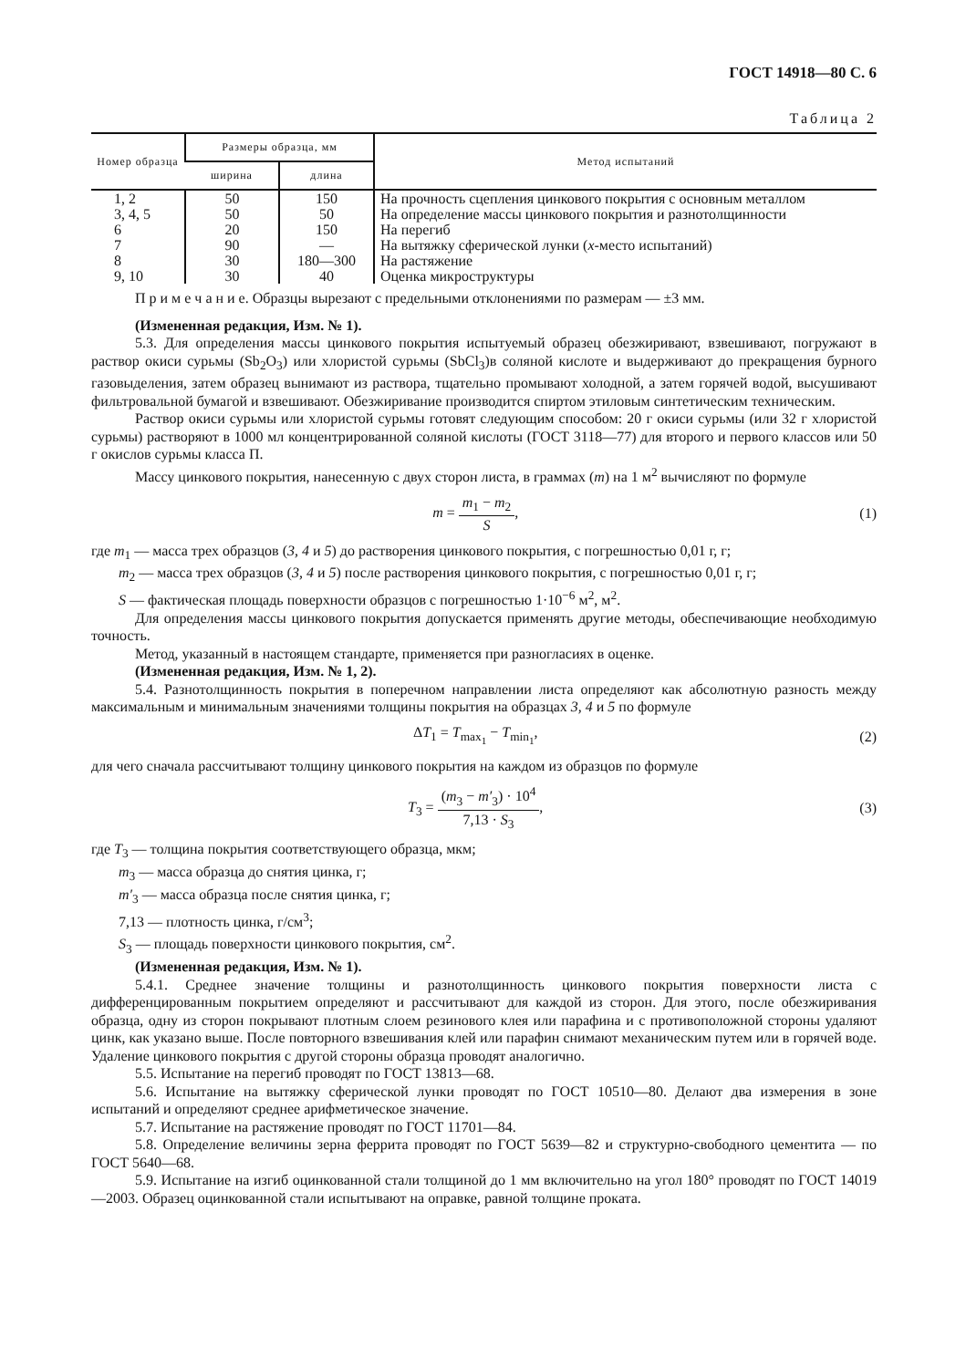ГОСТ 14918—80 С. 6
Таблица 2
| Номер образца | Размеры образца, мм | | Метод испытаний |
| --- | --- | --- | --- |
| | ширина | длина | |
| 1, 2 | 50 | 150 | На прочность сцепления цинкового покрытия с основным металлом |
| 3, 4, 5 | 50 | 50 | На определение массы цинкового покрытия и разнотолщинности |
| 6 | 20 | 150 | На перегиб |
| 7 | 90 | — | На вытяжку сферической лунки ( x -место испытаний) |
| 8 | 30 | 180—300 | На растяжение |
| 9, 10 | 30 | 40 | Оценка микроструктуры |
П р и м е ч а н и е. Образцы вырезают с предельными отклонениями по размерам — ±3 мм.
(Измененная редакция, Изм. № 1).
5.3. Для определения массы цинкового покрытия испытуемый образец обезжиривают, взвешивают, погружают в раствор окиси сурьмы (Sb<sub>2</sub>O<sub>3</sub>) или хлористой сурьмы (SbCl<sub>3</sub>)в соляной кислоте и выдерживают до прекращения бурного газовыделения, затем образец вынимают из раствора, тщательно промывают холодной, а затем горячей водой, высушивают фильтровальной бумагой и взвешивают. Обезжиривание производится спиртом этиловым синтетическим техническим.
Раствор окиси сурьмы или хлористой сурьмы готовят следующим способом: 20 г окиси сурьмы (или 32 г хлористой сурьмы) растворяют в 1000 мл концентрированной соляной кислоты (ГОСТ 3118—77) для второго и первого классов или 50 г окислов сурьмы класса П.
Массу цинкового покрытия, нанесенную с двух сторон листа, в граммах (m) на 1 м<sup>2</sup> вычисляют по формуле
m = m<sub>1</sub> − m<sub>2</sub> S, (1)
где m<sub>1</sub> — масса трех образцов (3, 4 и 5) до растворения цинкового покрытия, с погрешностью 0,01 г, г;
m<sub>2</sub> — масса трех образцов (3, 4 и 5) после растворения цинкового покрытия, с погрешностью 0,01 г, г;
S — фактическая площадь поверхности образцов с погрешностью 1·10<sup>−6</sup> м<sup>2</sup>, м<sup>2</sup>.
Для определения массы цинкового покрытия допускается применять другие методы, обеспечивающие необходимую точность.
Метод, указанный в настоящем стандарте, применяется при разногласиях в оценке.
(Измененная редакция, Изм. № 1, 2).
5.4. Разнотолщинность покрытия в поперечном направлении листа определяют как абсолютную разность между максимальным и минимальным значениями толщины покрытия на образцах 3, 4 и 5 по формуле
ΔT<sub>1</sub> = T<sub>max<sub>1</sub></sub> − T<sub>min<sub>1</sub></sub>, (2)
для чего сначала рассчитывают толщину цинкового покрытия на каждом из образцов по формуле
T<sub>3</sub> = (m<sub>3</sub> − m′<sub>3</sub>) · 10<sup>4</sup> 7,13 · S<sub>3</sub>, (3)
где T<sub>3</sub> — толщина покрытия соответствующего образца, мкм;
m<sub>3</sub> — масса образца до снятия цинка, г;
m′<sub>3</sub> — масса образца после снятия цинка, г;
7,13 — плотность цинка, г/см<sup>3</sup>;
S<sub>3</sub> — площадь поверхности цинкового покрытия, см<sup>2</sup>.
(Измененная редакция, Изм. № 1).
5.4.1. Среднее значение толщины и разнотолщинность цинкового покрытия поверхности листа с дифференцированным покрытием определяют и рассчитывают для каждой из сторон. Для этого, после обезжиривания образца, одну из сторон покрывают плотным слоем резинового клея или парафина и с противоположной стороны удаляют цинк, как указано выше. После повторного взвешивания клей или парафин снимают механическим путем или в горячей воде. Удаление цинкового покрытия с другой стороны образца проводят аналогично.
5.5. Испытание на перегиб проводят по ГОСТ 13813—68.
5.6. Испытание на вытяжку сферической лунки проводят по ГОСТ 10510—80. Делают два измерения в зоне испытаний и определяют среднее арифметическое значение.
5.7. Испытание на растяжение проводят по ГОСТ 11701—84.
5.8. Определение величины зерна феррита проводят по ГОСТ 5639—82 и структурно-свободного цементита — по ГОСТ 5640—68.
5.9. Испытание на изгиб оцинкованной стали толщиной до 1 мм включительно на угол 180° проводят по ГОСТ 14019—2003. Образец оцинкованной стали испытывают на оправке, равной толщине проката.